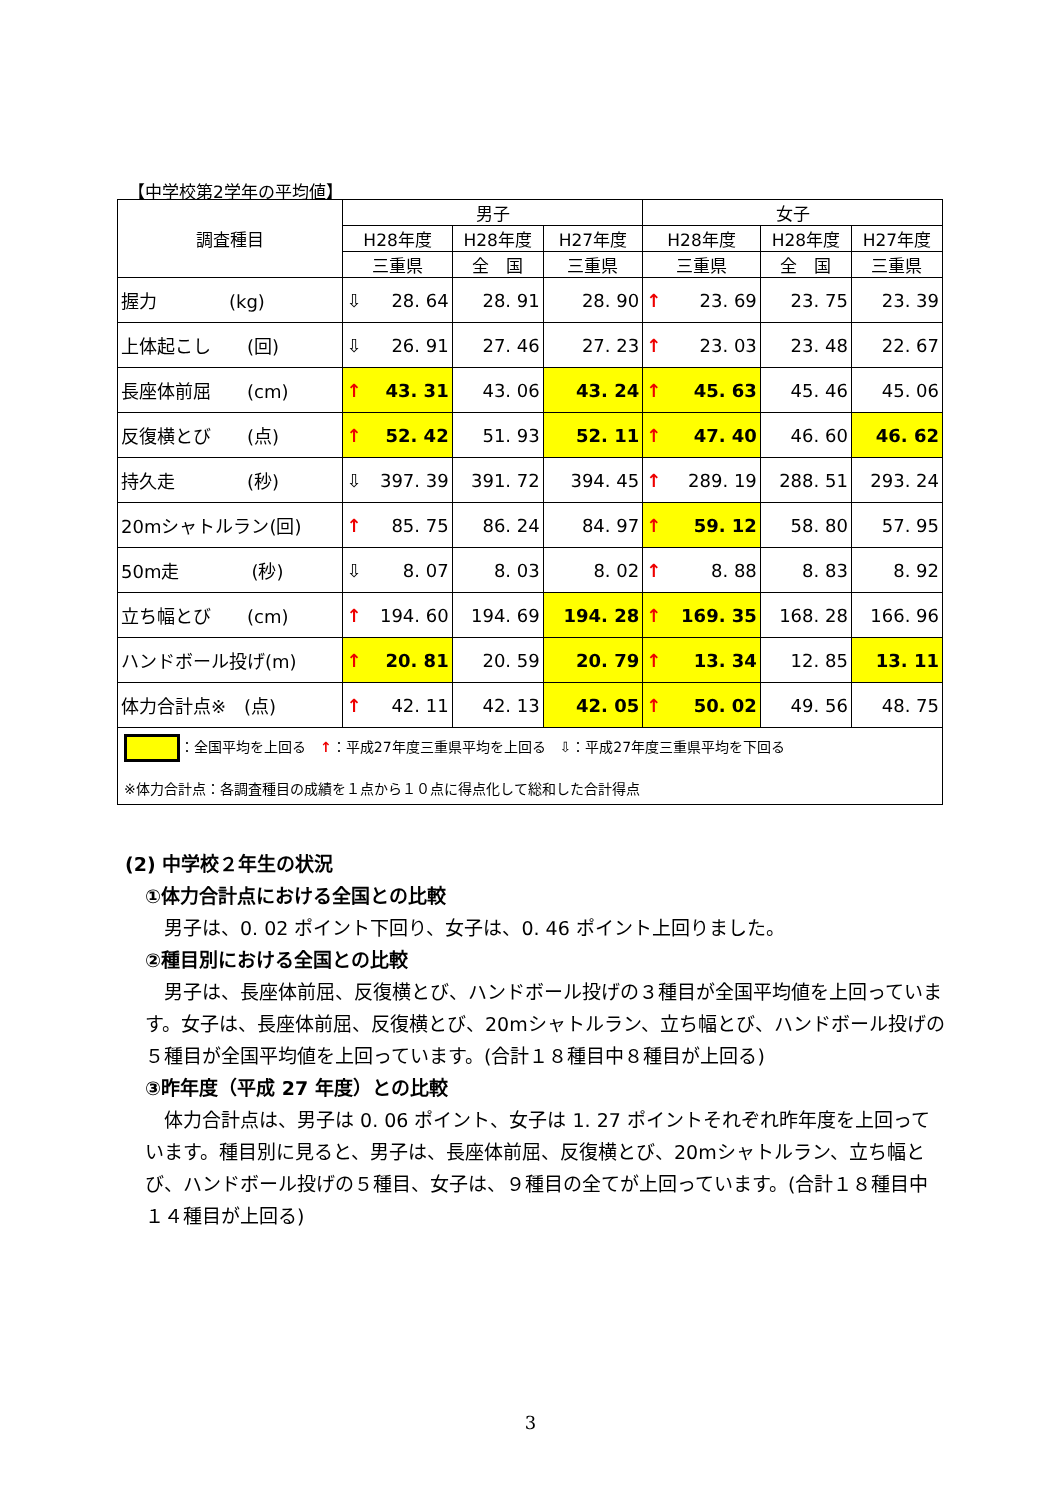【中学校第2学年の平均値】
| 調査種目 | 男子 | | | 女子 | | |
| --- | --- | --- | --- | --- | --- | --- |
| | H28年度 | H28年度 | H27年度 | H28年度 | H28年度 | H27年度 |
| | 三重県 | 全 国 | 三重県 | 三重県 | 全 国 | 三重県 |
| 握力 (kg) | ⇩ 28. 64 | 28. 91 | 28. 90 | ↑ 23. 69 | 23. 75 | 23. 39 |
| 上体起こし (回) | ⇩ 26. 91 | 27. 46 | 27. 23 | ↑ 23. 03 | 23. 48 | 22. 67 |
| 長座体前屈 (cm) | ↑ 43. 31 | 43. 06 | 43. 24 | ↑ 45. 63 | 45. 46 | 45. 06 |
| 反復横とび (点) | ↑ 52. 42 | 51. 93 | 52. 11 | ↑ 47. 40 | 46. 60 | 46. 62 |
| 持久走 (秒) | ⇩ 397. 39 | 391. 72 | 394. 45 | ↑ 289. 19 | 288. 51 | 293. 24 |
| 20mシャトルラン(回) | ↑ 85. 75 | 86. 24 | 84. 97 | ↑ 59. 12 | 58. 80 | 57. 95 |
| 50m走 (秒) | ⇩ 8. 07 | 8. 03 | 8. 02 | ↑ 8. 88 | 8. 83 | 8. 92 |
| 立ち幅とび (cm) | ↑ 194. 60 | 194. 69 | 194. 28 | ↑ 169. 35 | 168. 28 | 166. 96 |
| ハンドボール投げ(m) | ↑ 20. 81 | 20. 59 | 20. 79 | ↑ 13. 34 | 12. 85 | 13. 11 |
| 体力合計点※ (点) | ↑ 42. 11 | 42. 13 | 42. 05 | ↑ 50. 02 | 49. 56 | 48. 75 |
| ：全国平均を上回る ↑ ：平成27年度三重県平均を上回る ⇩：平成27年度三重県平均を下回る ※体力合計点：各調査種目の成績を１点から１０点に得点化して総和した合計得点 | | | | | | |
(2) 中学校２年生の状況
①体力合計点における全国との比較
　男子は、0. 02 ポイント下回り、女子は、0. 46 ポイント上回りました。
②種目別における全国との比較
　男子は、長座体前屈、反復横とび、ハンドボール投げの３種目が全国平均値を上回っています。女子は、長座体前屈、反復横とび、20mシャトルラン、立ち幅とび、ハンドボール投げの５種目が全国平均値を上回っています。(合計１８種目中８種目が上回る)
③昨年度（平成 27 年度）との比較
　体力合計点は、男子は 0. 06 ポイント、女子は 1. 27 ポイントそれぞれ昨年度を上回っています。種目別に見ると、男子は、長座体前屈、反復横とび、20mシャトルラン、立ち幅とび、ハンドボール投げの５種目、女子は、９種目の全てが上回っています。(合計１８種目中１４種目が上回る)
3